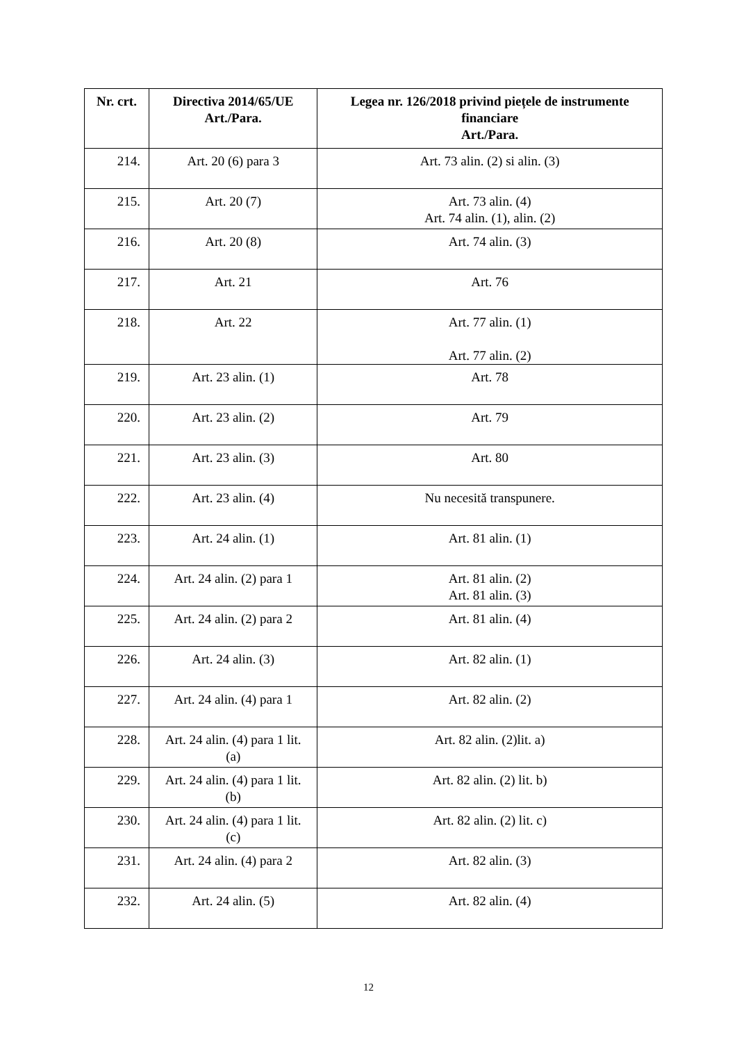| Nr. crt. | Directiva 2014/65/UE Art./Para. | Legea nr. 126/2018 privind piețele de instrumente financiare Art./Para. |
| --- | --- | --- |
| 214. | Art. 20 (6) para 3 | Art. 73 alin. (2) si alin. (3) |
| 215. | Art. 20 (7) | Art. 73 alin. (4) Art. 74 alin. (1), alin. (2) |
| 216. | Art. 20 (8) | Art. 74 alin. (3) |
| 217. | Art. 21 | Art. 76 |
| 218. | Art. 22 | Art. 77 alin. (1) Art. 77 alin. (2) |
| 219. | Art. 23 alin. (1) | Art. 78 |
| 220. | Art. 23 alin. (2) | Art. 79 |
| 221. | Art. 23 alin. (3) | Art. 80 |
| 222. | Art. 23 alin. (4) | Nu necesită transpunere. |
| 223. | Art. 24 alin. (1) | Art. 81 alin. (1) |
| 224. | Art. 24 alin. (2) para 1 | Art. 81 alin. (2) Art. 81 alin. (3) |
| 225. | Art. 24 alin. (2) para 2 | Art. 81 alin. (4) |
| 226. | Art. 24 alin. (3) | Art. 82 alin. (1) |
| 227. | Art. 24 alin. (4) para 1 | Art. 82 alin. (2) |
| 228. | Art. 24 alin. (4) para 1 lit. (a) | Art. 82 alin. (2)lit. a) |
| 229. | Art. 24 alin. (4) para 1 lit. (b) | Art. 82 alin. (2) lit. b) |
| 230. | Art. 24 alin. (4) para 1 lit. (c) | Art. 82 alin. (2) lit. c) |
| 231. | Art. 24 alin. (4) para 2 | Art. 82 alin. (3) |
| 232. | Art. 24 alin. (5) | Art. 82 alin. (4) |
12